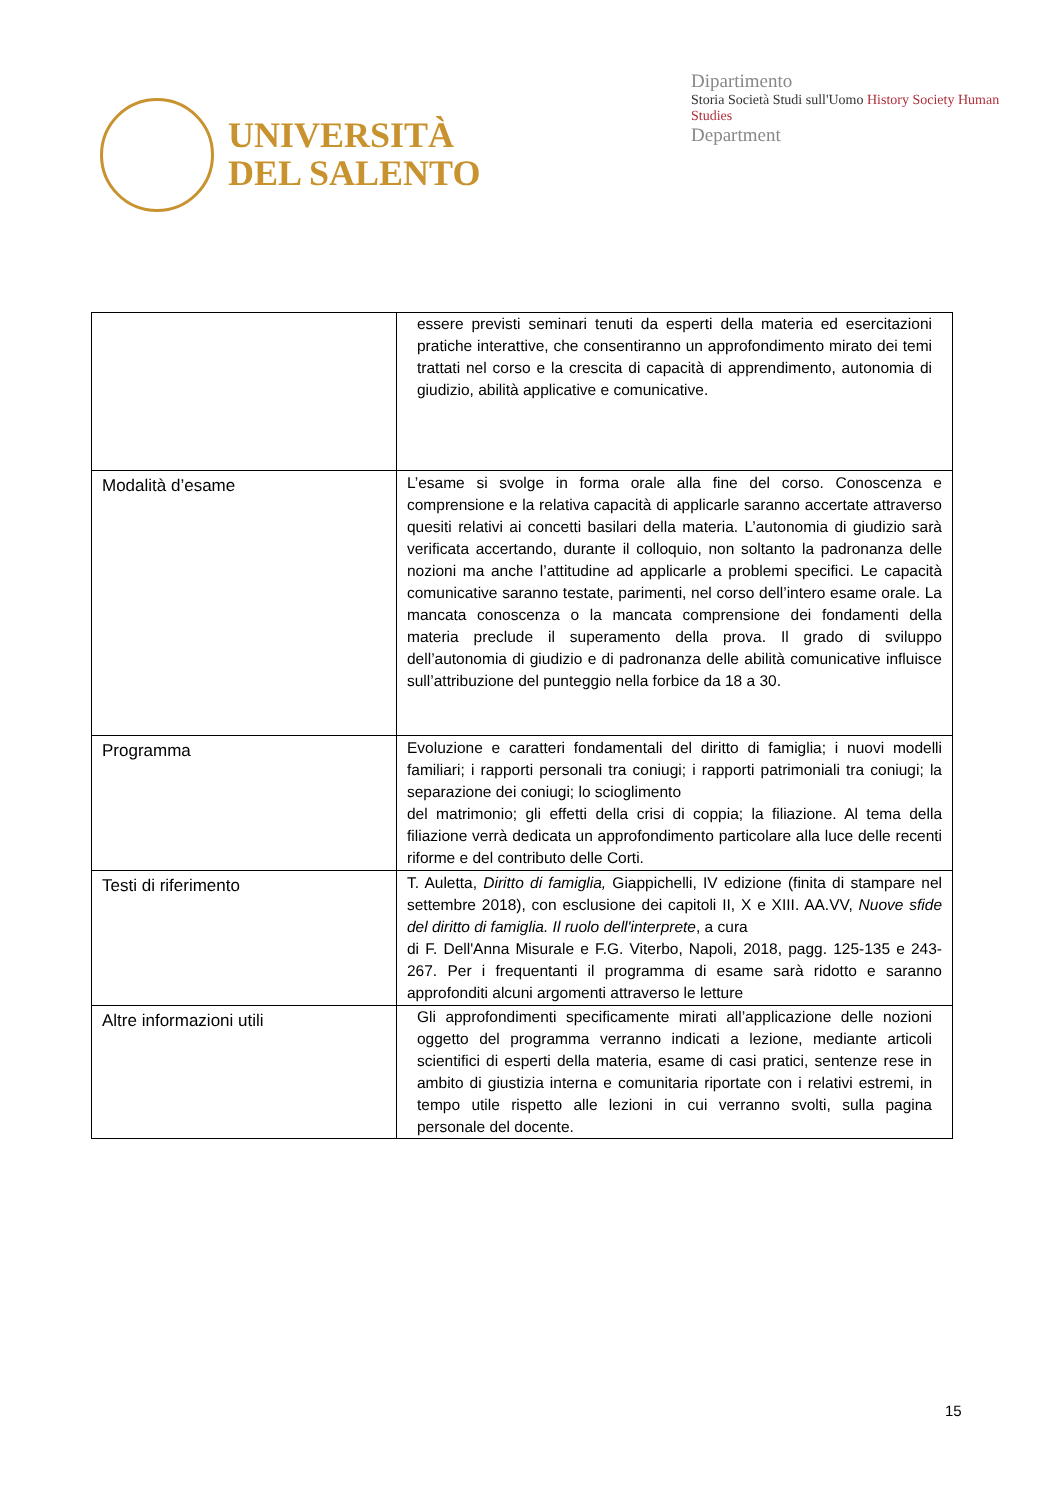UNIVERSITÀ
DEL SALENTO
Dipartimento
Storia Società Studi sull'Uomo History Society Human Studies
Department
| | essere previsti seminari tenuti da esperti della materia ed esercitazioni pratiche interattive, che consentiranno un approfondimento mirato dei temi trattati nel corso e la crescita di capacità di apprendimento, autonomia di giudizio, abilità applicative e comunicative. |
| Modalità d’esame | L’esame si svolge in forma orale alla fine del corso. Conoscenza e comprensione e la relativa capacità di applicarle saranno accertate attraverso quesiti relativi ai concetti basilari della materia. L’autonomia di giudizio sarà verificata accertando, durante il colloquio, non soltanto la padronanza delle nozioni ma anche l’attitudine ad applicarle a problemi specifici. Le capacità comunicative saranno testate, parimenti, nel corso dell’intero esame orale. La mancata conoscenza o la mancata comprensione dei fondamenti della materia preclude il superamento della prova. Il grado di sviluppo dell’autonomia di giudizio e di padronanza delle abilità comunicative influisce sull’attribuzione del punteggio nella forbice da 18 a 30. |
| Programma | Evoluzione e caratteri fondamentali del diritto di famiglia; i nuovi modelli familiari; i rapporti personali tra coniugi; i rapporti patrimoniali tra coniugi; la separazione dei coniugi; lo scioglimento del matrimonio; gli effetti della crisi di coppia; la filiazione. Al tema della filiazione verrà dedicata un approfondimento particolare alla luce delle recenti riforme e del contributo delle Corti. |
| Testi di riferimento | T. Auletta, Diritto di famiglia, Giappichelli, IV edizione (finita di stampare nel settembre 2018), con esclusione dei capitoli II, X e XIII. AA.VV, Nuove sfide del diritto di famiglia. Il ruolo dell'interprete , a cura di F. Dell'Anna Misurale e F.G. Viterbo, Napoli, 2018, pagg. 125-135 e 243-267. Per i frequentanti il programma di esame sarà ridotto e saranno approfonditi alcuni argomenti attraverso le letture |
| Altre informazioni utili | Gli approfondimenti specificamente mirati all’applicazione delle nozioni oggetto del programma verranno indicati a lezione, mediante articoli scientifici di esperti della materia, esame di casi pratici, sentenze rese in ambito di giustizia interna e comunitaria riportate con i relativi estremi, in tempo utile rispetto alle lezioni in cui verranno svolti, sulla pagina personale del docente. |
15